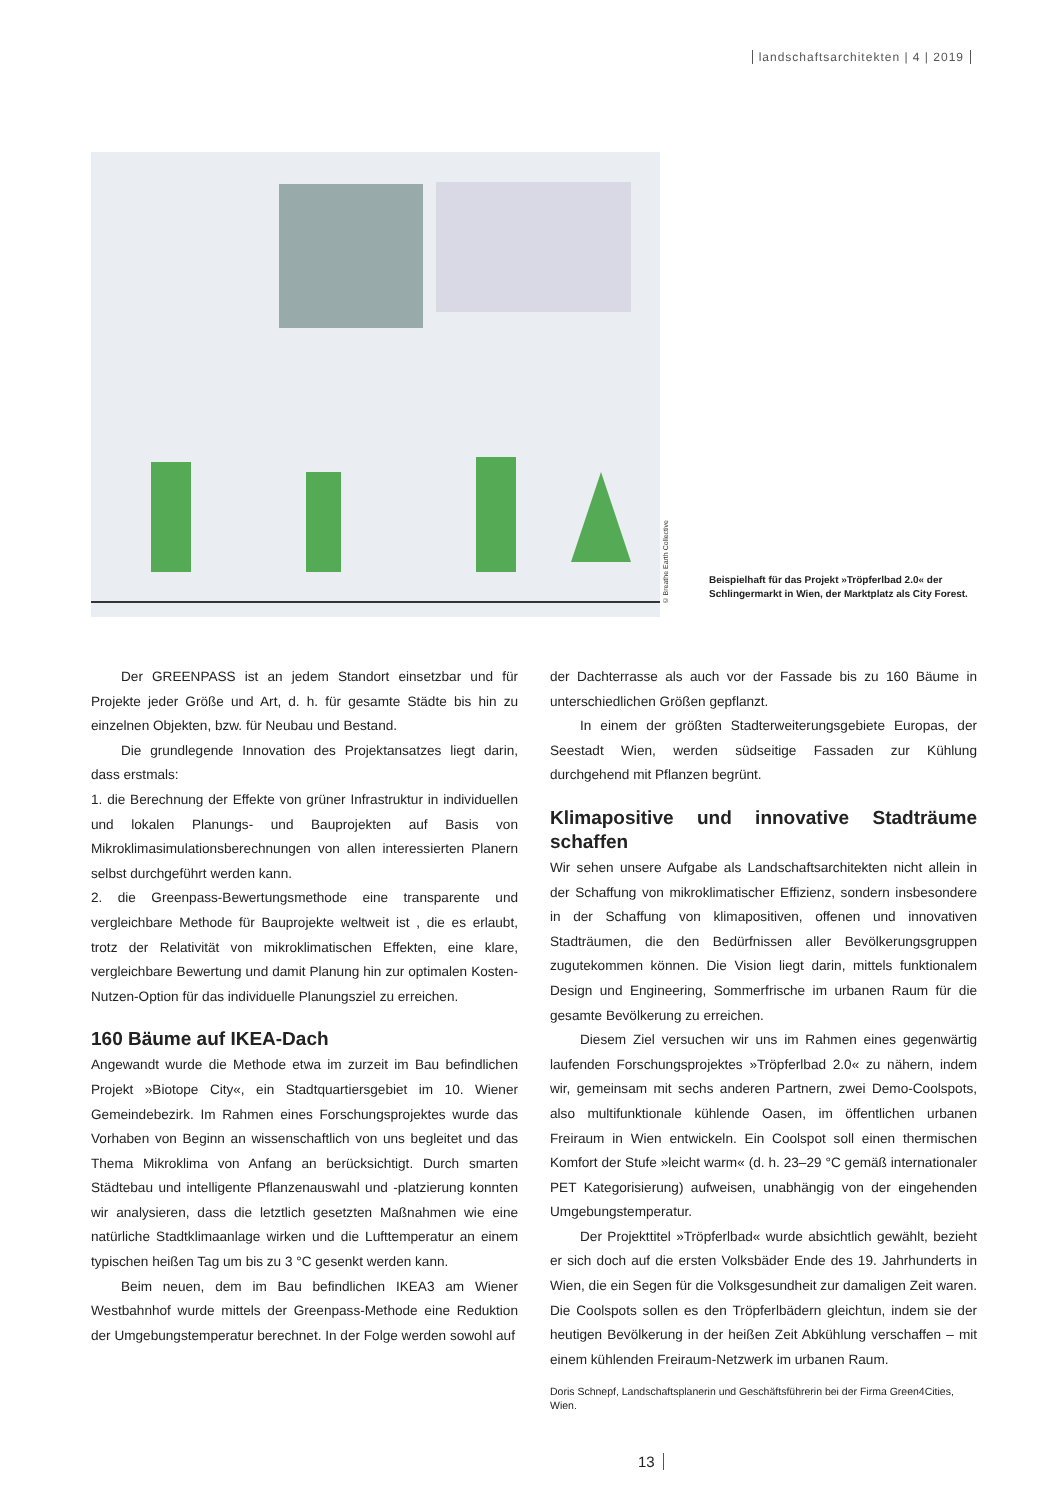landschaftsarchitekten | 4 | 2019
© Breathe Earth Collective
Beispielhaft für das Projekt »Tröpferlbad 2.0« der Schlingermarkt in Wien, der Marktplatz als City Forest.
Der GREENPASS ist an jedem Standort einsetzbar und für Projekte jeder Größe und Art, d. h. für gesamte Städte bis hin zu einzelnen Objekten, bzw. für Neubau und Bestand.
Die grundlegende Innovation des Projektansatzes liegt darin, dass erstmals:
1. die Berechnung der Effekte von grüner Infrastruktur in individuellen und lokalen Planungs- und Bauprojekten auf Basis von Mikroklimasimulationsberechnungen von allen interessierten Planern selbst durchgeführt werden kann.
2. die Greenpass-Bewertungsmethode eine transparente und vergleichbare Methode für Bauprojekte weltweit ist , die es erlaubt, trotz der Relativität von mikroklimatischen Effekten, eine klare, vergleichbare Bewertung und damit Planung hin zur optimalen Kosten-Nutzen-Option für das individuelle Planungsziel zu erreichen.
160 Bäume auf IKEA-Dach
Angewandt wurde die Methode etwa im zurzeit im Bau befindlichen Projekt »Biotope City«, ein Stadtquartiersgebiet im 10. Wiener Gemeindebezirk. Im Rahmen eines Forschungsprojektes wurde das Vorhaben von Beginn an wissenschaftlich von uns begleitet und das Thema Mikroklima von Anfang an berücksichtigt. Durch smarten Städtebau und intelligente Pflanzenauswahl und -platzierung konnten wir analysieren, dass die letztlich gesetzten Maßnahmen wie eine natürliche Stadtklimaanlage wirken und die Lufttemperatur an einem typischen heißen Tag um bis zu 3 °C gesenkt werden kann.
Beim neuen, dem im Bau befindlichen IKEA3 am Wiener Westbahnhof wurde mittels der Greenpass-Methode eine Reduktion der Umgebungstemperatur berechnet. In der Folge werden sowohl auf
der Dachterrasse als auch vor der Fassade bis zu 160 Bäume in unterschiedlichen Größen gepflanzt.
In einem der größten Stadterweiterungsgebiete Europas, der Seestadt Wien, werden südseitige Fassaden zur Kühlung durchgehend mit Pflanzen begrünt.
Klimapositive und innovative Stadträume schaffen
Wir sehen unsere Aufgabe als Landschaftsarchitekten nicht allein in der Schaffung von mikroklimatischer Effizienz, sondern insbesondere in der Schaffung von klimapositiven, offenen und innovativen Stadträumen, die den Bedürfnissen aller Bevölkerungsgruppen zugutekommen können. Die Vision liegt darin, mittels funktionalem Design und Engineering, Sommerfrische im urbanen Raum für die gesamte Bevölkerung zu erreichen.
Diesem Ziel versuchen wir uns im Rahmen eines gegenwärtig laufenden Forschungsprojektes »Tröpferlbad 2.0« zu nähern, indem wir, gemeinsam mit sechs anderen Partnern, zwei Demo-Coolspots, also multifunktionale kühlende Oasen, im öffentlichen urbanen Freiraum in Wien entwickeln. Ein Coolspot soll einen thermischen Komfort der Stufe »leicht warm« (d. h. 23–29 °C gemäß internationaler PET Kategorisierung) aufweisen, unabhängig von der eingehenden Umgebungstemperatur.
Der Projekttitel »Tröpferlbad« wurde absichtlich gewählt, bezieht er sich doch auf die ersten Volksbäder Ende des 19. Jahrhunderts in Wien, die ein Segen für die Volksgesundheit zur damaligen Zeit waren. Die Coolspots sollen es den Tröpferlbädern gleichtun, indem sie der heutigen Bevölkerung in der heißen Zeit Abkühlung verschaffen – mit einem kühlenden Freiraum-Netzwerk im urbanen Raum.
Doris Schnepf, Landschaftsplanerin und Geschäftsführerin bei der Firma Green4Cities, Wien.
13